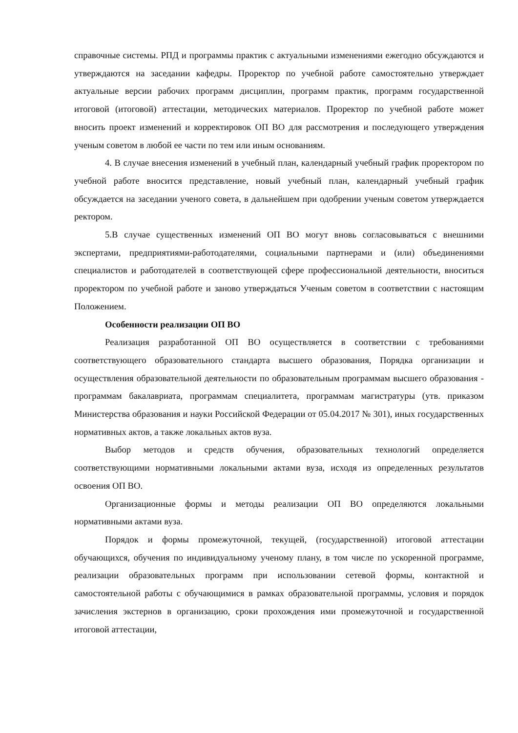справочные системы. РПД и программы практик с актуальными изменениями ежегодно обсуждаются и утверждаются на заседании кафедры. Проректор по учебной работе самостоятельно утверждает актуальные версии рабочих программ дисциплин, программ практик, программ государственной итоговой (итоговой) аттестации, методических материалов. Проректор по учебной работе может вносить проект изменений и корректировок ОП ВО для рассмотрения и последующего утверждения ученым советом в любой ее части по тем или иным основаниям.
4. В случае внесения изменений в учебный план, календарный учебный график проректором по учебной работе вносится представление, новый учебный план, календарный учебный график обсуждается на заседании ученого совета, в дальнейшем при одобрении ученым советом утверждается ректором.
5.В случае существенных изменений ОП ВО могут вновь согласовываться с внешними экспертами, предприятиями-работодателями, социальными партнерами и (или) объединениями специалистов и работодателей в соответствующей сфере профессиональной деятельности, вноситься проректором по учебной работе и заново утверждаться Ученым советом в соответствии с настоящим Положением.
Особенности реализации ОП ВО
Реализация разработанной ОП ВО осуществляется в соответствии с требованиями соответствующего образовательного стандарта высшего образования, Порядка организации и осуществления образовательной деятельности по образовательным программам высшего образования - программам бакалавриата, программам специалитета, программам магистратуры (утв. приказом Министерства образования и науки Российской Федерации от 05.04.2017 № 301), иных государственных нормативных актов, а также локальных актов вуза.
Выбор методов и средств обучения, образовательных технологий определяется соответствующими нормативными локальными актами вуза, исходя из определенных результатов освоения ОП ВО.
Организационные формы и методы реализации ОП ВО определяются локальными нормативными актами вуза.
Порядок и формы промежуточной, текущей, (государственной) итоговой аттестации обучающихся, обучения по индивидуальному ученому плану, в том числе по ускоренной программе, реализации образовательных программ при использовании сетевой формы, контактной и самостоятельной работы с обучающимися в рамках образовательной программы, условия и порядок зачисления экстернов в организацию, сроки прохождения ими промежуточной и государственной итоговой аттестации,